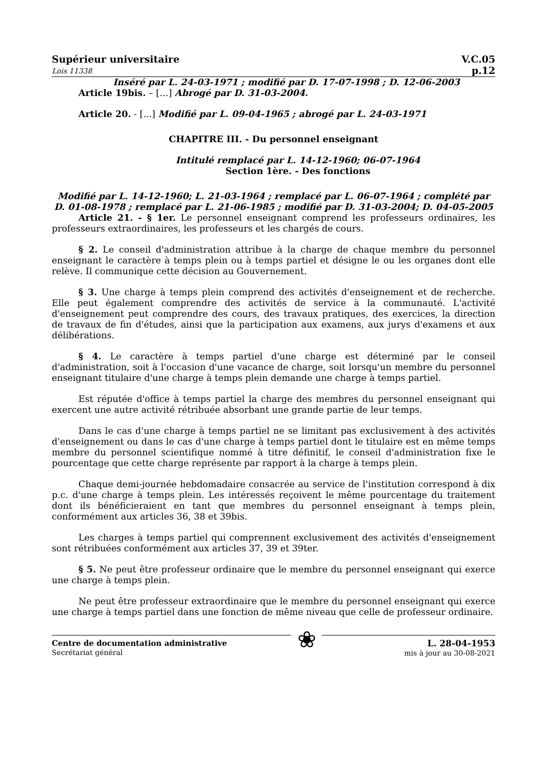Supérieur universitaire
Lois 11338
V.C.05
p.12
Inséré par L. 24-03-1971 ; modifié par D. 17-07-1998 ; D. 12-06-2003
Article 19bis. – […] Abrogé par D. 31-03-2004.
Article 20. - [...] Modifié par L. 09-04-1965 ; abrogé par L. 24-03-1971
CHAPITRE III. - Du personnel enseignant
Intitulé remplacé par L. 14-12-1960; 06-07-1964
Section 1ère. - Des fonctions
Modifié par L. 14-12-1960; L. 21-03-1964 ; remplacé par L. 06-07-1964 ; complété par D. 01-08-1978 ; remplacé par L. 21-06-1985 ; modifié par D. 31-03-2004; D. 04-05-2005
Article 21. - § 1er. Le personnel enseignant comprend les professeurs ordinaires, les professeurs extraordinaires, les professeurs et les chargés de cours.
§ 2. Le conseil d'administration attribue à la charge de chaque membre du personnel enseignant le caractère à temps plein ou à temps partiel et désigne le ou les organes dont elle relève. Il communique cette décision au Gouvernement.
§ 3. Une charge à temps plein comprend des activités d'enseignement et de recherche. Elle peut également comprendre des activités de service à la communauté. L'activité d'enseignement peut comprendre des cours, des travaux pratiques, des exercices, la direction de travaux de fin d'études, ainsi que la participation aux examens, aux jurys d'examens et aux délibérations.
§ 4. Le caractère à temps partiel d'une charge est déterminé par le conseil d'administration, soit à l'occasion d'une vacance de charge, soit lorsqu'un membre du personnel enseignant titulaire d'une charge à temps plein demande une charge à temps partiel.
Est réputée d'office à temps partiel la charge des membres du personnel enseignant qui exercent une autre activité rétribuée absorbant une grande partie de leur temps.
Dans le cas d'une charge à temps partiel ne se limitant pas exclusivement à des activités d'enseignement ou dans le cas d'une charge à temps partiel dont le titulaire est en même temps membre du personnel scientifique nommé à titre définitif, le conseil d'administration fixe le pourcentage que cette charge représente par rapport à la charge à temps plein.
Chaque demi-journée hebdomadaire consacrée au service de l'institution correspond à dix p.c. d'une charge à temps plein. Les intéressés reçoivent le même pourcentage du traitement dont ils bénéficieraient en tant que membres du personnel enseignant à temps plein, conformément aux articles 36, 38 et 39bis.
Les charges à temps partiel qui comprennent exclusivement des activités d'enseignement sont rétribuées conformément aux articles 37, 39 et 39ter.
§ 5. Ne peut être professeur ordinaire que le membre du personnel enseignant qui exerce une charge à temps plein.
Ne peut être professeur extraordinaire que le membre du personnel enseignant qui exerce une charge à temps partiel dans une fonction de même niveau que celle de professeur ordinaire.
Centre de documentation administrative
Secrétariat général
❀
L. 28-04-1953
mis à jour au 30-08-2021